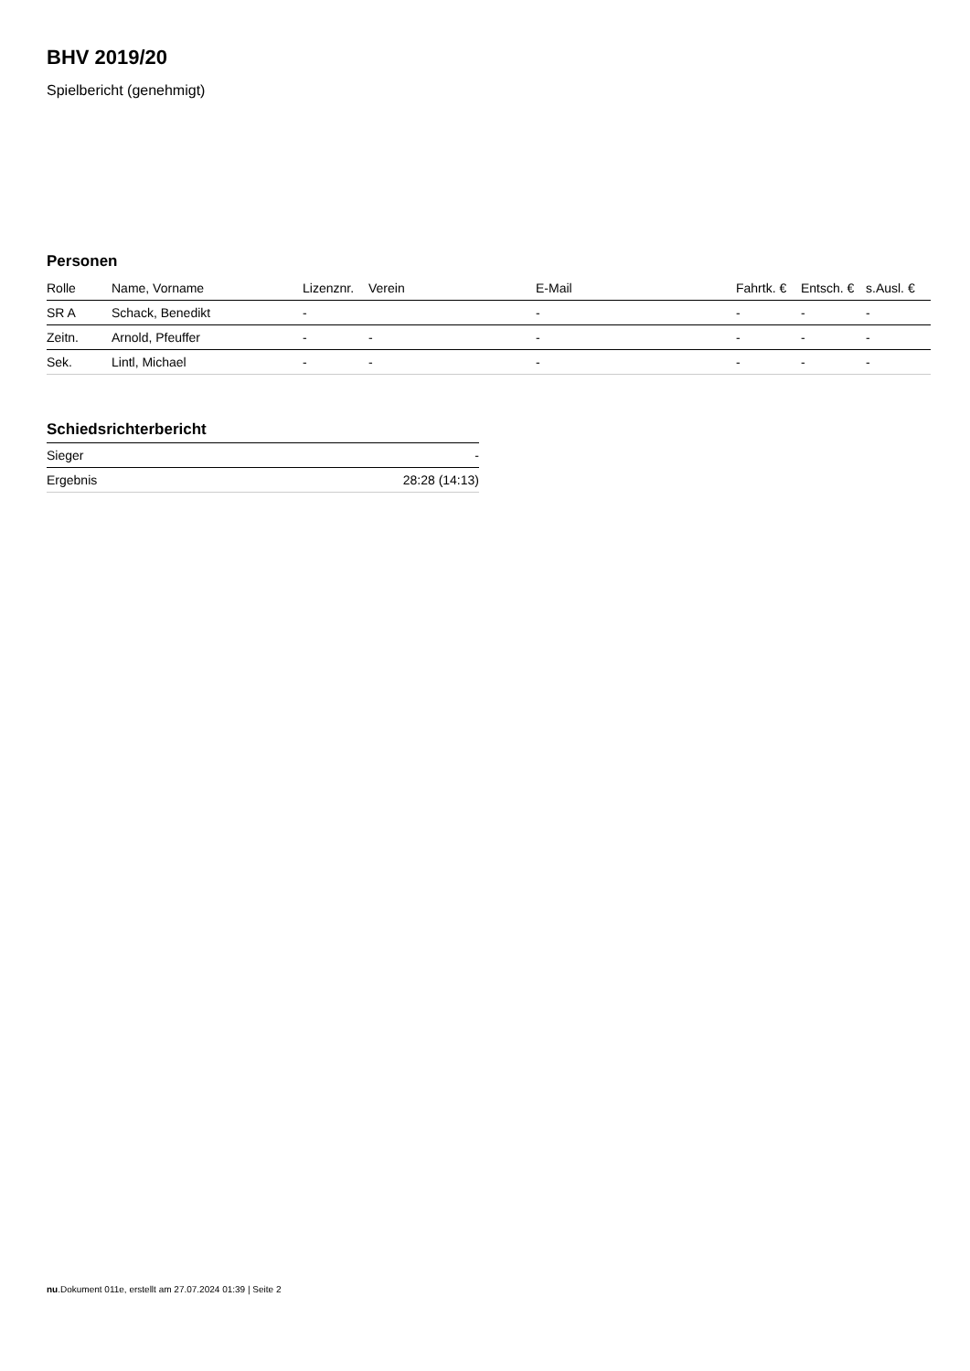BHV 2019/20
Spielbericht (genehmigt)
Personen
| Rolle | Name, Vorname | Lizenznr. | Verein | E-Mail | Fahrtk. € | Entsch. € | s.Ausl. € |
| --- | --- | --- | --- | --- | --- | --- | --- |
| SR A | Schack, Benedikt | - | | - | - | - | - |
| Zeitn. | Arnold, Pfeuffer | - | - | - | - | - | - |
| Sek. | Lintl, Michael | - | - | - | - | - | - |
Schiedsrichterbericht
| Sieger | - |
| Ergebnis | 28:28 (14:13) |
nu.Dokument 011e, erstellt am 27.07.2024 01:39 | Seite 2